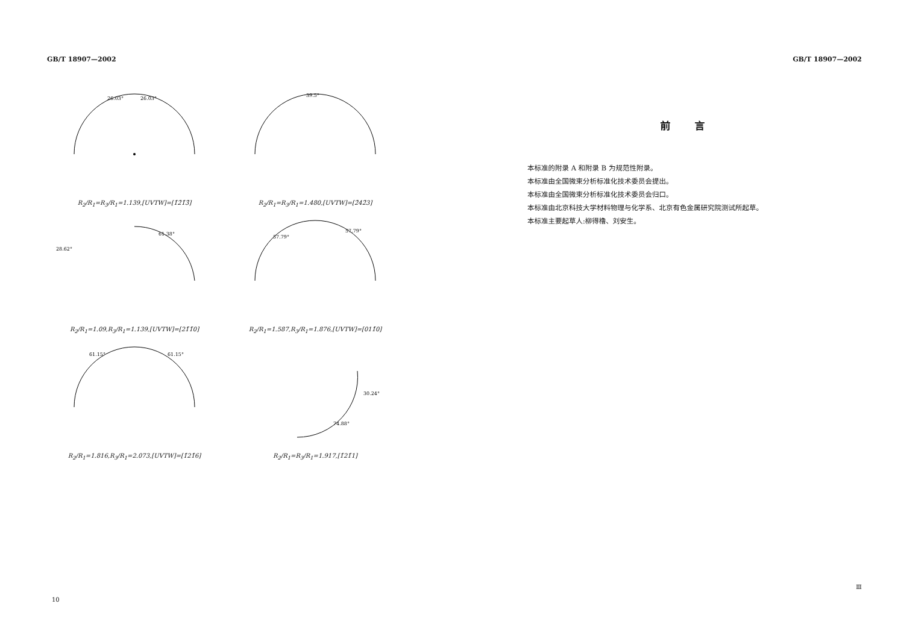GB/T 18907—2002
26.03°
26.03°
R<sub>2</sub>/R<sub>1</sub>=R<sub>3</sub>/R<sub>1</sub>=1.139,[UVTW]=[1̄2̄1̄3̄]
39.5°
R<sub>2</sub>/R<sub>1</sub>=R<sub>3</sub>/R<sub>1</sub>=1.480,[UVTW]=[2̄42̄3]
61.38°
28.62°
R<sub>2</sub>/R<sub>1</sub>=1.09,R<sub>3</sub>/R<sub>1</sub>=1.139,[UVTW]=[21̄1̄0]
57.79°
57.79°
R<sub>2</sub>/R<sub>1</sub>=1.587,R<sub>3</sub>/R<sub>1</sub>=1.876,[UVTW]=[011̄0]
61.15°
61.15°
R<sub>2</sub>/R<sub>1</sub>=1.816,R<sub>3</sub>/R<sub>1</sub>=2.073,[UVTW]=[1̄21̄6]
30.24°
74.88°
R<sub>2</sub>/R<sub>1</sub>=R<sub>3</sub>/R<sub>1</sub>=1.917,[1̄21̄1]
10
GB/T 18907—2002
前言
本标准的附录 A 和附录 B 为规范性附录。
本标准由全国微束分析标准化技术委员会提出。
本标准由全国微束分析标准化技术委员会归口。
本标准由北京科技大学材料物理与化学系、北京有色金属研究院测试所起草。
本标准主要起草人:柳得橹、刘安生。
Ⅲ